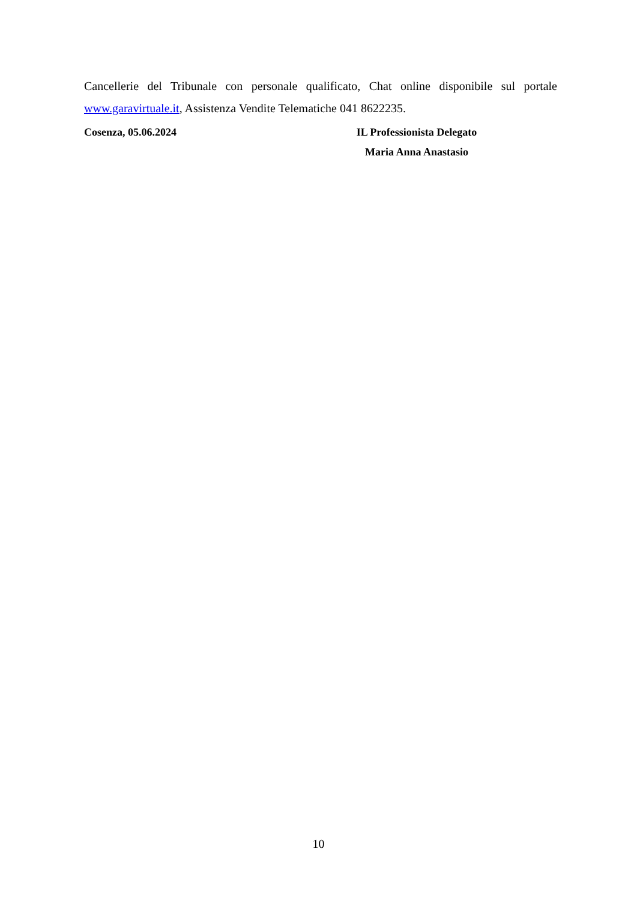Cancellerie del Tribunale con personale qualificato, Chat online disponibile sul portale www.garavirtuale.it, Assistenza Vendite Telematiche 041 8622235.
Cosenza, 05.06.2024 IL Professionista Delegato
Maria Anna Anastasio
10